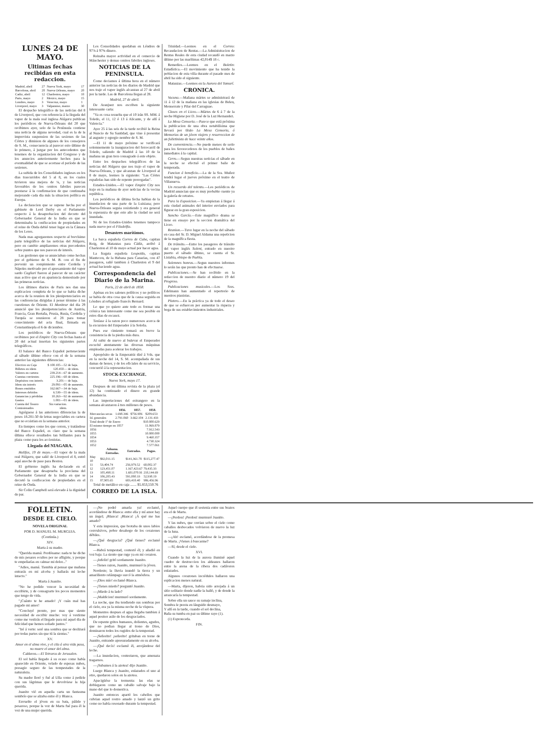LUNES 24 DE MAYO.
Ultimas fechas recibidas en esta redaccion.
| Madrid, abril | 27 | Nueva York, mayo | 17 |
| Barcelona, abril | 28 | Nueva Orleans, mayo | 20 |
| Cadiz, abril | 12 | Charleston, mayo | 18 |
| Paris, mayo | 2 | Mexico, mayo | 15 |
| Londres, mayo | 3 | Veracruz, mayo | 1 |
| Liverpool, mayo | 3 | Valparaiso, marzo | 30 |
El despacho telegráfico de las noticias del 8 de Liverpool, que con referencia á la llegada del vapor de la mala real inglesa Niágara publican los periódicos de Nueva-Orleans del 20 que recibimos ayer, solo de la Península contiene una noticia de alguna novedad, cual es la de la imprevista suspension de las sesiones de las Córtes y dimision de algunos de los consejeros de S. M., consecuencia al parecer esto último de lo primero, á juzgar por los antecedentes que tenemos de la organizacion del Congreso y de los anuncios anteriormente hechos para la eventualidad de que se acortase el período de las sesiones.
La subida de los Consolidados ingleses en los dias trascurridos del 5 al 8, en los cuales tuvieron una mejora de ¼, y las noticias favorables de los centros fabriles parecen prestarse á la confirmacion de que continuaba mejorando cada dia más la situacion política en Europa.
La declaracion que se supone hecha por el gabinete de Lord Derby en el Parlamento respecto á la desaprobacion del decreto del Gobernador General de la India en que se determinaba la confiscacion de propiedades en el reino de Onda debió tener lugar en la Cámara de los Lores.
Nada mas agregaremos respecto al brevísimo parte telegráfico de las noticias del Niágara, pero en cambio ampliaremos otras precedentes sobre puntos que nos parecen de interés.
Las gestiones que se anunciaban como hechas por el gobierno de S. M. B. con el fin de prevenir un rompimiento entre Cerdeña y Nápoles motivado por el apresamiento del vapor sardo Cagliari fueron al parecer de un carácter mas activo que el en apariencia demostrado por las primeras noticias.
Los últimos diarios de Paris nos dan una esplicacion completa de lo que se habia dicho acerca de la reunion de los plenipotenciarios en las conferencias dirigidas á poner término á las cuestiones de Oriente. El Moniteur del dia 29 anunció que los plenipotenciarios de Austria, Francia, Gran Bretaña, Prusia, Rusia, Cerdeña y Turquía se reunieron el 28 para tomar conocimiento del acta final, firmada en Constantinopla el 6 de diciembre.
Los periódicos de Nueva-Orleans que recibimos por el Empire City con fechas hasta el 20 del actual insertan los siguientes partes telegráficos.
El balance del Banco Español perteneciente al sábado último ofrece con el de la semana anterior las siguientes diferencias:
| Efectivo en Caja | $ 100.185—52 | de baja. |
| Billetes en idem | 120.450— | de idem. |
| Valores en cartera | 239.214—67 | de aumento. |
| Cuentas corrientes | 225.196—68 | de idem. |
| Depósitos con interés | 3.201— | de baja. |
| Idem sin interés | 29.091—05 | de aumento. |
| Bonos emitidos | 162.667—34 | de baja. |
| Intereses debidos | 6.539—55 | de idem. |
| Ganancias y pérdidas | 10.263—92 | de aumento. |
| Gastos | 1.081—01 | de idem. |
| Cuenta del Tesoro | Sin variacion. | |
| Comisionados | idem. | |
Agréguese á las anteriores diferencias la de pesos 18.281-50 de letras negociables en cartera que no ecsistian en la semana anterior.
En tiempos como los que corren, y tratándose del Banco Español, es claro que la semana última ofrece resultados tan brillantes para la plaza como para los accionistas.
Llegada del NIAGARA.
Halifax, 19 de mayo.—El vapor de la mala real Niágara, que salió de Liverpool el 8, entró aquí anoche de paso para Boston.
El gobierno inglés ha declarado en el Parlamento que desaprueba la proclama del Gobernador General de la India en que se decretó la confiscacion de propiedades en el reino de Onda.
Sir Colin Campbell será elevado á la dignidad de par.
Los Consolidados quedaban en Lóndres de 97⅞ á 97⅜ dinero.
Reinaba mayor actividad en el comercio de Mánchester y demas centros fabriles ingleses.
NOTICIAS DE LA PENINSULA.
Como deciamos á última hora en el número anterior las noticias de los diarios de Madrid que nos trajo el vapor inglés alcanzan al 27 de abril por la tarde. Las de Barcelona llegan al 28.
Madrid, 27 de abril.
De Aranjuez nos escriben la siguiente interesante carta:
"Ya es cosa resuelta que el 10 irán SS. MM. á Toledo, el 11, 12 ó 13 á Alicante, y de allí á Valencia."
Ayer 25 á las seis de la tarde recibió la Reina al Nuncio de Su Santidad, que vino á presentar al augusto y egregio nombre de S. M.
—El 11 de mayo próximo se verificará solemnemente la inauguracion del ferrocarril de Toledo, saliendo de Madrid á las 10 de la mañana un gran tren consagrado á este objeto.
Entre los despachos telegráficos de las noticias del Niágara que nos trajo el vapor de Nueva-Orleans, y que alcanzan de Liverpool al 8 de mayo, leemos la siguiente: "Las Córtes españolas han sido de repente prorogadas".
Estados-Unidos.—El vapor Empire City nos trajo en la mañana de ayer noticias de la vecina república.
Los periódicos de última fecha hablan de la inundacion de una parte de la Luisiana; pero Nueva-Orleans seguia resistiendo y era general la esperanza de que este año la ciudad no será inundada.
Ni de los Estados-Unidos tenemos tampoco nada nuevo por el Filadelfia.
Desastres marítimos.
La barca española Correo de Cuba, capitan Roig, de Matanzas para Cádiz, arribó á Charleston el 10 de mayo actual por hacer agua.
La fragata española Leopoldo, capitan Mantecon, de la Habana para Canarias, con 47 pasageros, salió tambien á Charleston el 9 del actual haciendo agua.
Correspondencia del Diario de la Marina.
Paris, 22 de abril de 1858.
Apénas en los salones políticos y no políticos se habia de otra cosa que de la causa seguida en Lóndres al refugiado francés Bernard.
Lo que yo quiero ante todo es formar una crónica tan interesante como me sea posible en estos dias de escasez.
Teníase á la razon poco numerosos acerca de la excursion del Emperador á la Soloña.
Pues ese cimiento tomará en breve la consistencia de la piedra más dura.
Al subir de nuevo al bulevar el Emperador escuchó atentamente las diversas máquinas empleadas para acelerar los trabajos.
Apropósito de la Emperatriz diré á Vds. que en la noche del 14, S. M. acompañada de sus damas de honor, y de los oficiales de su servicio, concurrió á la representacion.
STOCK-EXCHANGE.
Nueva York, mayo 17.
Despues de mi última revista de la plaza (el 12) ha continuado el dinero en grande abundancia.
Las importaciones del estrangero en la semana alcanzaron á tres millones de pesos.
| | 1856. | 1857. | 1858. |
| --- | --- | --- | --- |
| Mercancías secas | 1.698.346 | $756.906 | $209.653 |
| Id. generales | 2.791.060 | 3.662.104 | 2.131.433 |
| Total desde 1º de Enero | $10.800.629 |
| El mismo tiempo en 1857 | 11.069.879 |
| 1856 | 7.912.543 |
| 1855 | 10.800.000 |
| 1854 | 9.460.357 |
| 1853 | 4.730.324 |
| 1852 | 7.577.061 |
| | Aduana. Entradas. | Entradas. | Pagos. |
| --- | --- | --- | --- |
| May 10 | $92,011.15 | $141,361.78 | $115,277.47 |
| 11 | 53,404.74 | 256,979.52 | 60,002.37 |
| 12 | 123,451.07 | 1.167,423.67 | 79,435.33 |
| 13 | 105,498.11 | 1.681,070.91 | 218,144.69 |
| 14 | 106,285.43 | 591,080.33 | 52,938.19 |
| 15 | 87,905.65 | 683,418.40 | 986,456.96 |
Total de metálico en caja ....... $5.853,550.76
CORREO DE LA ISLA.
Trinidad.—Leemos en el Correo: Recaudacion de Rentas.—La Administracion de Rentas Reales de esta ciudad recaudó en marzo último por las marítimas 42,014$ 18 c.
Remedios.—Leemos en el Boletin: Estadística.—El movimiento que ha tenido la poblacion de esta villa durante el pasado mes de abril ha sido el siguiente.
Matanzas.—Leemos en la Aurora del Yumurí.
CRONICA.
Vacuna.—Mañana mártes se administrará de 11 á 12 de la mañana en las iglesias de Belen, Monserrate y Pilar del Carraguao.
Clases en el Liceo.—Mártes de 6 á 7 de la noche Higiene por D. José de la Luz Hernandez.
La Mesa Censoria.—Parece que está próxima la publicacion de una obra notabilísima que llevará por título La Mesa Censoria, ó Memorias de un jóven viajero y resurreccion de un folletinista de hace veinte años.
De conveniencia.—No puede menos de serlo para los favorecedores de los pueblos de baños inmediatos á la capital.
Cerro.—Segun nuestras noticias el sábado en la noche se efectuó el primer baile de temporada.
Funcion á beneficio.—La de la Sra. Muñoz tendrá lugar el jueves próximo en el teatro de Villanueva.
Un recuerdo del talento.—Los periódicos de Madrid anuncian que es muy probable cuente ya la galería de retratos.
Para la Esposicion.—Ya empiezan á llegar á esta ciudad animales del interior enviados para figurar en la gran esposicion.
Sancho García.—Este magnífico drama se tiene en ensayo por la seccion dramática del Liceo.
Reunion.—Tuvo lugar en la noche del sábado en casa del Sr. D. Miguel Aldama una repeticion de la magnífica fiesta.
De tránsito.—Entre los pasageros de tránsito del vapor inglés Solent, entrado en nuestro puerto el sábado último, se cuenta el Sr. Listabia, obispo de Puebla.
Solemnes honras.—Segun nuestros informes lo serán las que pronto han de efectuarse.
Publicaciones.—Se han recibido en la redaccion de nuestro diario el número 19 del Progreso.
Publicaciones musicales.—Los Sres. Edelmann han aumentado el repertorio de nuestros pianistas.
Platero.—En la práctica ya de todo el deseo de que se esfuercen por aumentar la riqueza y boga de sus establecimientos industriales.
FOLLETIN.
DESDE EL CIELO.
NOVELA ORIGINAL
POR D. MANUEL M. MURGUIA.
(Continúa.)
XIV.
Marta á su madre.
"Querida mamá: Perdóname: nada te he dicho de mis pesares ocultos por no afligirte, y porque te empeñarías en calmar mi dolor..."
"Adios, mamá. Tiembla al pensar que mañana entrarás en mi alcoba y hallarás mi lecho intacto."
Marta á Juanito.
"No he podido vencer la necesidad de escribirte, y de consagrarte los pocos momentos que tengo de vida.
"¡Cuánto te he amado! ¡Y cuán mal has pagado mi amor!
"Concluyé pronto, por mas que siento necesidad de escribir mucho: voy á vestirme como me vestirás el llegado para mí aquel dia de felicidad que hemos soñado juntos."
"Iré á verte: seré una sombra que se deslizará por todas partes sin que tú la sientas."
XV.
Amor en el alma vive, y el cila á otra vida pasa, no muere el amor del alma.
Calderon.—El Tetrarca de Jerusalen.
El sol había llegado á su ocaso como había aparecido en Oriente, velado de espesas nubes, presagio seguro de las tempestades de la naturaleza.
Su madre lloró y fué al Ulla como á pedirle con sus lágrimas que le devolviese la hija querida.
Juanito vió en aquella carta un fantasma sombrío que se alzaba entre él y Blanca.
Envuelto el jóven en su bata, pálido y pesaroso, porque la voz de Marta fué para él la voz de una mujer querida.
—¡No podré amarla ya! esclamó, acordándose de Blanca: entre ella y mí amor hay un ángel; ¡Blanca! ¡Blanca! ¡Á qué me has amado?
Y esta impresion, que brotaba de unos labios convulsivos, pobre desahogo de los corazones débiles.
—¿Qué desgracia? ¿Qué tienes? esclamó Blanca.
—Habrá tempestad, contestó él; y añadió en voz baja: La siento que ruge ya en mi corazon.
—¡Infeliz! gritó sordamente Juanito.
—Tienes razon, Juanito, murmuró la jóven.
Nordeste; la lluvia inundó la tierra y un amarillento relámpago surcó la atmósfera.
—¡Dios mío! esclamó Blanca.
—¡Tienes miedo? preguntó Juanito.
—¡Miedo á tu lado?
—¡Maldicion! murmuró sordamente.
La noche, que iba tendiendo sus sombras por el cielo, era ya la misma noche de la víspera.
Momentos despues el agua llegaba tambien á aquel postrer asilo de los desgraciados.
De repente gritos humanos, dolientes, agudos, que no podian llegar al trono de Dios, dominaron todos los rugidos de la tempestad.
—¡Señorito! ¡señorito! gritaban en torno de Juanito, entrando apresuradamente en su alcoba.
—¡Qué decís! esclamó él, arrojándose del lecho.
—La inundacion, contestaron, que amenaza tragarnos.
—¡Subamos á la azotea! dijo Juanito.
Luego Blanca y Juanito, enlazados el uno al otro, quedaron solos en la azotea.
Apacigüóse la tormenta: las olas se doblegaron como un caballo salvaje bajo la mano del que lo domestica.
Juanito entonces apartó los cabellos que cubrian aquel rostro amado y lanzó un grito como no había resonado durante la tempestad.
Aquel cuerpo que él sostenia entre sus brazos era el de Marta.
—¡Perdon! ¡Perdon! murmuró Juanito.
Y las nubes, que corrian sobre el cielo como caballos desbocados volvieron de nuevo la luz de la luna.
—¡Ah! esclamó, acordándose de la promesa de Marta. ¡Vienes á buscarme?
—Sí; desde el cielo.
XVI.
Cuando la luz de la aurora iluminó aquel cuadro de destruccion los aldeanos hallaron entre la arena de la ribera dos cadáveres enlazados.
Algunos corazones incrédulos hallaron una esplicacion menos natural.
—Marta, dijeron, habria sido arrojada á un sitio solitario donde nadie la halló, y de donde la arrancaría la tempestad.
Sobre ella un sauce su ramaje inclina,
Sombra le presta en lánguido desmayo,
Y allí en la tarde, cuando el sol declina,
Baña su tumba en paz su último rayo (1).
(1) Espronceda.
FIN.